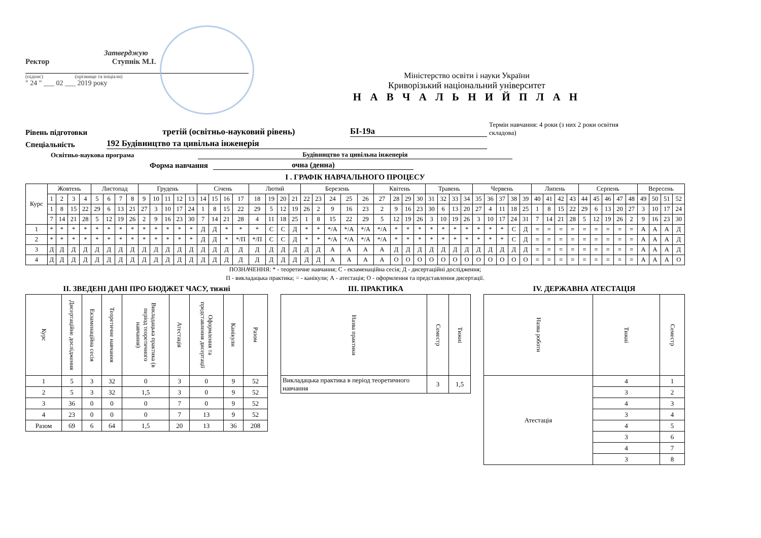Затверджую
Ректор Ступнік М.І.
(підпис) (прізвище та ініціали)
" 24 " ___ 02 ___ 2019 року
Міністерство освіти і науки України
Криворізький національний університет
Н А В Ч А Л Ь Н И Й П Л А Н
Рівень підготовки третій (освітньо-науковий рівень) БІ-19а Термін навчання: 4 роки (з них 2 роки освітня складова)
Спеціальність 192 Будівництво та цивільна інженерія
Освітньо-наукова програма Будівництво та цивільна інженерія
Форма навчання очна (денна)
І . ГРАФІК НАВЧАЛЬНОГО ПРОЦЕСУ
| Курс | Жовтень | | | | Листопад | | | | Грудень | | | | | Січень | | | | Лютий | | | | Березень | | | | | Квітень | | | | Травень | | | | Червень | | | | | Липень | | | | Серпень | | | | | Вересень | | | |
| --- | --- | --- | --- | --- | --- | --- | --- | --- | --- | --- | --- | --- | --- | --- | --- | --- | --- | --- | --- | --- | --- | --- | --- | --- | --- | --- | --- | --- | --- | --- | --- | --- | --- | --- | --- | --- | --- | --- | --- | --- | --- | --- | --- | --- | --- | --- | --- | --- | --- | --- | --- | --- |
| | 1 | 2 | 3 | 4 | 5 | 6 | 7 | 8 | 9 | 10 | 11 | 12 | 13 | 14 | 15 | 16 | 17 | 18 | 19 | 20 | 21 | 22 | 23 | 24 | 25 | 26 | 27 | 28 | 29 | 30 | 31 | 32 | 33 | 34 | 35 | 36 | 37 | 38 | 39 | 40 | 41 | 42 | 43 | 44 | 45 | 46 | 47 | 48 | 49 | 50 | 51 | 52 |
| | 1 | 8 | 15 | 22 | 29 | 6 | 13 | 21 | 27 | 3 | 10 | 17 | 24 | 1 | 8 | 15 | 22 | 29 | 5 | 12 | 19 | 26 | 2 | 9 | 16 | 23 | 2 | 9 | 16 | 23 | 30 | 6 | 13 | 20 | 27 | 4 | 11 | 18 | 25 | 1 | 8 | 15 | 22 | 29 | 6 | 13 | 20 | 27 | 3 | 10 | 17 | 24 |
| | 7 | 14 | 21 | 28 | 5 | 12 | 19 | 26 | 2 | 9 | 16 | 23 | 30 | 7 | 14 | 21 | 28 | 4 | 11 | 18 | 25 | 1 | 8 | 15 | 22 | 29 | 5 | 12 | 19 | 26 | 3 | 10 | 19 | 26 | 3 | 10 | 17 | 24 | 31 | 7 | 14 | 21 | 28 | 5 | 12 | 19 | 26 | 2 | 9 | 16 | 23 | 30 |
| 1 | * | * | * | * | * | * | * | * | * | * | * | * | * | Д | Д | * | * | * | С | С | Д | * | * | */А | */А | */А | */А | * | * | * | * | * | * | * | * | * | * | С | Д | = | = | = | = | = | = | = | = | = | А | А | А | Д |
| 2 | * | * | * | * | * | * | * | * | * | * | * | * | * | Д | Д | * | */П | */П | С | С | Д | * | * | */А | */А | */А | */А | * | * | * | * | * | * | * | * | * | * | С | Д | = | = | = | = | = | = | = | = | = | А | А | А | Д |
| 3 | Д | Д | Д | Д | Д | Д | Д | Д | Д | Д | Д | Д | Д | Д | Д | Д | Д | Д | Д | Д | Д | Д | Д | А | А | А | А | Д | Д | Д | Д | Д | Д | Д | Д | Д | Д | Д | Д | = | = | = | = | = | = | = | = | = | А | А | А | Д |
| 4 | Д | Д | Д | Д | Д | Д | Д | Д | Д | Д | Д | Д | Д | Д | Д | Д | Д | Д | Д | Д | Д | Д | Д | А | А | А | А | О | О | О | О | О | О | О | О | О | О | О | О | = | = | = | = | = | = | = | = | = | А | А | А | О |
ПОЗНАЧЕННЯ: * - теоретичне навчання; С - екзаменаційна сесія; Д - дисертаційні дослідження;
П - викладацька практика; = - канікули; А - атестація; О - оформлення та представлення дисертації.
ІІ. ЗВЕДЕНІ ДАНІ ПРО БЮДЖЕТ ЧАСУ, тижні
| Курс | Дисертаційне дослідження | Екзаменаційна сесія | Теоретичне навчання | Викладацька практика (в період теоретичного навчання) | Атестація | Оформлення та представлення дисертації | Канікули | Разом |
| --- | --- | --- | --- | --- | --- | --- | --- | --- |
| 1 | 5 | 3 | 32 | 0 | 3 | 0 | 9 | 52 |
| 2 | 5 | 3 | 32 | 1,5 | 3 | 0 | 9 | 52 |
| 3 | 36 | 0 | 0 | 0 | 7 | 0 | 9 | 52 |
| 4 | 23 | 0 | 0 | 0 | 7 | 13 | 9 | 52 |
| Разом | 69 | 6 | 64 | 1,5 | 20 | 13 | 36 | 208 |
ІІІ. ПРАКТИКА
| Назва практики | Семестр | Тижні |
| --- | --- | --- |
| Викладацька практика в період теоретичного навчання | 3 | 1,5 |
IV. ДЕРЖАВНА АТЕСТАЦІЯ
| Назва роботи | Тижні | Семестр |
| --- | --- | --- |
| Атестація | 4 | 1 |
| | 3 | 2 |
| | 4 | 3 |
| | 3 | 4 |
| | 4 | 5 |
| | 3 | 6 |
| | 4 | 7 |
| | 3 | 8 |